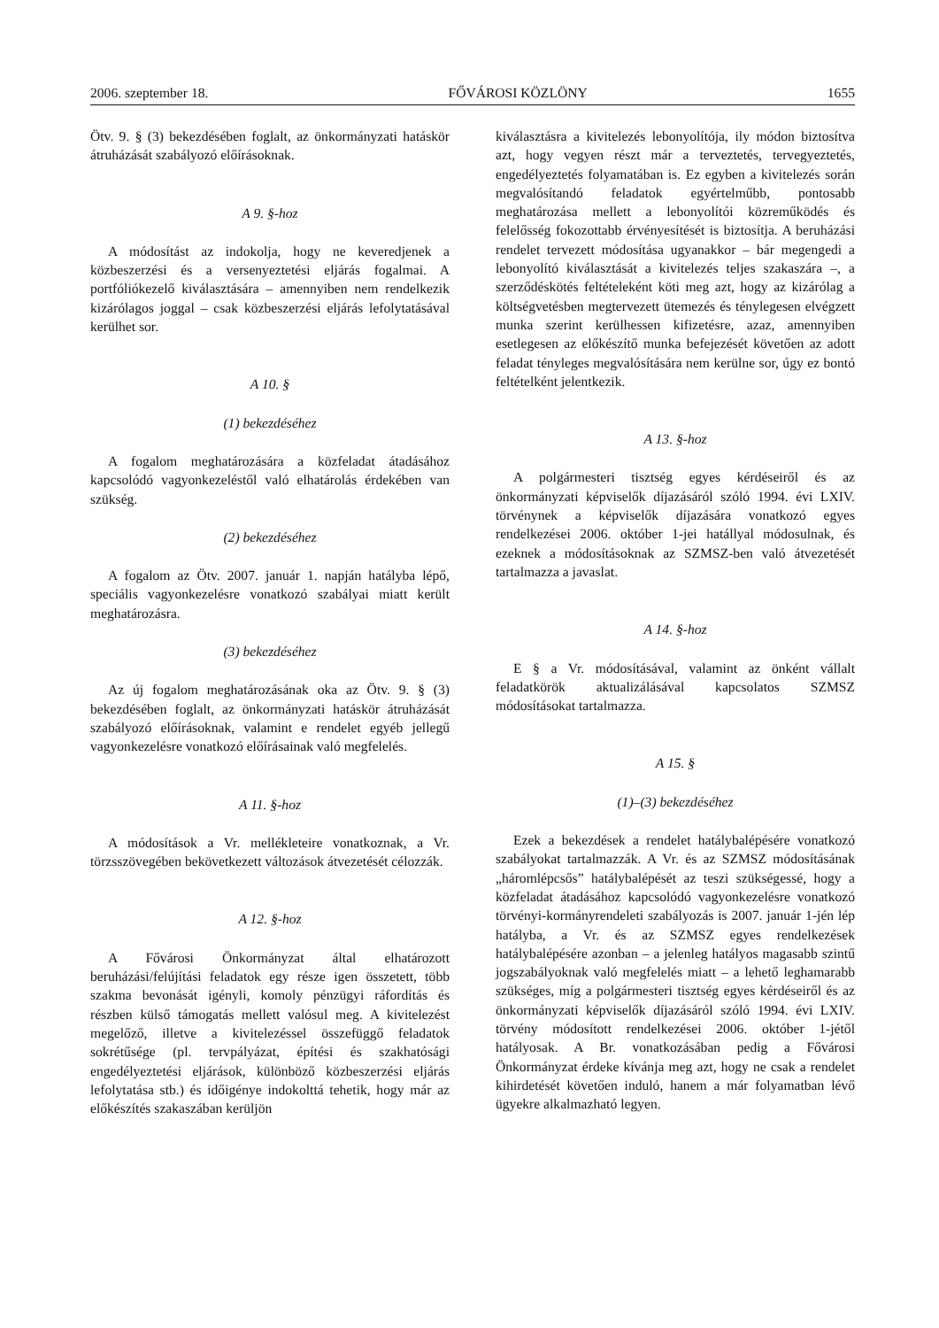2006. szeptember 18. FŐVÁROSI KÖZLÖNY 1655
Ötv. 9. § (3) bekezdésében foglalt, az önkormányzati hatáskör átruházását szabályozó előírásoknak.
A 9. §-hoz
A módosítást az indokolja, hogy ne keveredjenek a közbeszerzési és a versenyeztetési eljárás fogalmai. A portfóliókezelő kiválasztására – amennyiben nem rendelkezik kizárólagos joggal – csak közbeszerzési eljárás lefolytatásával kerülhet sor.
A 10. §
(1) bekezdéséhez
A fogalom meghatározására a közfeladat átadásához kapcsolódó vagyonkezeléstől való elhatárolás érdekében van szükség.
(2) bekezdéséhez
A fogalom az Ötv. 2007. január 1. napján hatályba lépő, speciális vagyonkezelésre vonatkozó szabályai miatt került meghatározásra.
(3) bekezdéséhez
Az új fogalom meghatározásának oka az Ötv. 9. § (3) bekezdésében foglalt, az önkormányzati hatáskör átruházását szabályozó előírásoknak, valamint e rendelet egyéb jellegű vagyonkezelésre vonatkozó előírásainak való megfelelés.
A 11. §-hoz
A módosítások a Vr. mellékleteire vonatkoznak, a Vr. törzsszövegében bekövetkezett változások átvezetését célozzák.
A 12. §-hoz
A Fővárosi Önkormányzat által elhatározott beruházási/felújítási feladatok egy része igen összetett, több szakma bevonását igényli, komoly pénzügyi ráfordítás és részben külső támogatás mellett valósul meg. A kivitelezést megelőző, illetve a kivitelezéssel összefüggő feladatok sokrétűsége (pl. tervpályázat, építési és szakhatósági engedélyeztetési eljárások, különböző közbeszerzési eljárás lefolytatása stb.) és időigénye indokolttá tehetik, hogy már az előkészítés szakaszában kerüljön
kiválasztásra a kivitelezés lebonyolítója, ily módon biztosítva azt, hogy vegyen részt már a terveztetés, tervegyeztetés, engedélyeztetés folyamatában is. Ez egyben a kivitelezés során megvalósítandó feladatok egyértelműbb, pontosabb meghatározása mellett a lebonyolítói közreműködés és felelősség fokozottabb érvényesítését is biztosítja. A beruházási rendelet tervezett módosítása ugyanakkor – bár megengedi a lebonyolító kiválasztását a kivitelezés teljes szakaszára –, a szerződéskötés feltételeként köti meg azt, hogy az kizárólag a költségvetésben megtervezett ütemezés és ténylegesen elvégzett munka szerint kerülhessen kifizetésre, azaz, amennyiben esetlegesen az előkészítő munka befejezését követően az adott feladat tényleges megvalósítására nem kerülne sor, úgy ez bontó feltételként jelentkezik.
A 13. §-hoz
A polgármesteri tisztség egyes kérdéseiről és az önkormányzati képviselők díjazásáról szóló 1994. évi LXIV. törvénynek a képviselők díjazására vonatkozó egyes rendelkezései 2006. október 1-jei hatállyal módosulnak, és ezeknek a módosításoknak az SZMSZ-ben való átvezetését tartalmazza a javaslat.
A 14. §-hoz
E § a Vr. módosításával, valamint az önként vállalt feladatkörök aktualizálásával kapcsolatos SZMSZ módosításokat tartalmazza.
A 15. §
(1)–(3) bekezdéséhez
Ezek a bekezdések a rendelet hatálybalépésére vonatkozó szabályokat tartalmazzák. A Vr. és az SZMSZ módosításának „háromlépcsős” hatálybalépését az teszi szükségessé, hogy a közfeladat átadásához kapcsolódó vagyonkezelésre vonatkozó törvényi-kormányrendeleti szabályozás is 2007. január 1-jén lép hatályba, a Vr. és az SZMSZ egyes rendelkezések hatálybalépésére azonban – a jelenleg hatályos magasabb szintű jogszabályoknak való megfelelés miatt – a lehető leghamarabb szükséges, míg a polgármesteri tisztség egyes kérdéseiről és az önkormányzati képviselők díjazásáról szóló 1994. évi LXIV. törvény módosított rendelkezései 2006. október 1-jétől hatályosak. A Br. vonatkozásában pedig a Fővárosi Önkormányzat érdeke kívánja meg azt, hogy ne csak a rendelet kihirdetését követően induló, hanem a már folyamatban lévő ügyekre alkalmazható legyen.